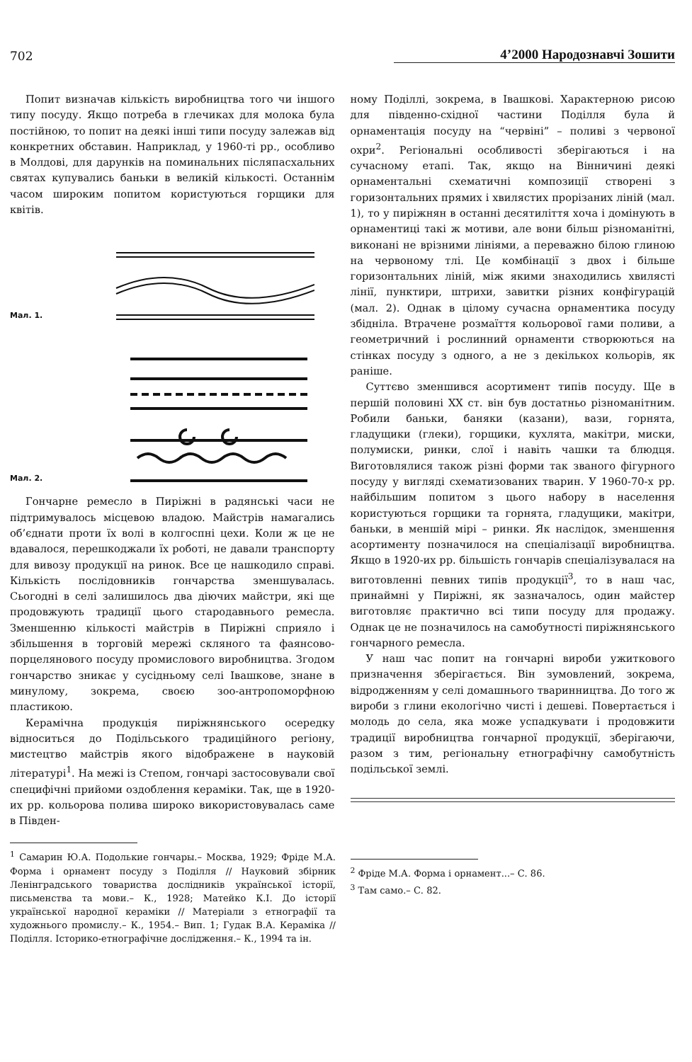702 4’2000 Народознавчі Зошити
Попит визначав кількість виробництва того чи іншого типу посуду. Якщо потреба в глечиках для молока була постійною, то попит на деякі інші типи посуду залежав від конкретних обставин. Наприклад, у 1960-ті рр., особливо в Молдові, для дарунків на поминальних післяпасхальних святах купувались баньки в великій кількості. Останнім часом широким попитом користуються горщики для квітів.
Мал. 1.
Мал. 2.
Гончарне ремесло в Пиріжні в радянські часи не підтримувалось місцевою владою. Майстрів намагались об’єднати проти їх волі в колгоспні цехи. Коли ж це не вдавалося, перешкоджали їх роботі, не давали транспорту для вивозу продукції на ринок. Все це нашкодило справі. Кількість послідовників гончарства зменшувалась. Сьогодні в селі залишилось два діючих майстри, які ще продовжують традиції цього стародавнього ремесла. Зменшенню кількості майстрів в Пиріжні сприяло і збільшення в торговій мережі скляного та фаянсово-порцелянового посуду промислового виробництва. Згодом гончарство зникає у сусідньому селі Івашкове, знане в минулому, зокрема, своєю зоо-антропоморфною пластикою.
Керамічна продукція пиріжнянського осередку відноситься до Подільського традиційного регіону, мистецтво майстрів якого відображене в науковій літературі<sup>1</sup>. На межі із Степом, гончарі застосовували свої специфічні прийоми оздоблення кераміки. Так, ще в 1920-их рр. кольорова полива широко використовувалась саме в Півден-
<sup>1</sup> Самарин Ю.А. Подолькие гончары.– Москва, 1929; Фріде М.А. Форма і орнамент посуду з Поділля // Науковий збірник Ленінградського товариства дослідників української історії, письменства та мови.– К., 1928; Матейко К.І. До історії української народної кераміки // Матеріали з етнографії та художнього промислу.– К., 1954.– Вип. 1; Гудак В.А. Кераміка // Поділля. Історико-етнографічне дослідження.– К., 1994 та ін.
ному Поділлі, зокрема, в Івашкові. Характерною рисою для південно-східної частини Поділля була й орнаментація посуду на “червіні” – поливі з червоної охри<sup>2</sup>. Регіональні особливості зберігаються і на сучасному етапі. Так, якщо на Вінничині деякі орнаментальні схематичні композиції створені з горизонтальних прямих і хвилястих прорізаних ліній (мал. 1), то у пиріжнян в останні десятиліття хоча і домінують в орнаментиці такі ж мотиви, але вони більш різноманітні, виконані не врізними лініями, а переважно білою глиною на червоному тлі. Це комбінації з двох і більше горизонтальних ліній, між якими знаходились хвилясті лінії, пунктири, штрихи, завитки різних конфігурацій (мал. 2). Однак в цілому сучасна орнаментика посуду збідніла. Втрачене розмаїття кольорової гами поливи, а геометричний і рослинний орнаменти створюються на стінках посуду з одного, а не з декількох кольорів, як раніше.
Суттєво зменшився асортимент типів посуду. Ще в першій половині XX ст. він був достатньо різноманітним. Робили баньки, баняки (казани), вази, горнята, гладущики (глеки), горщики, кухлята, макітри, миски, полумиски, ринки, слої і навіть чашки та блюдця. Виготовлялися також різні форми так званого фігурного посуду у вигляді схематизованих тварин. У 1960-70-х рр. найбільшим попитом з цього набору в населення користуються горщики та горнята, гладущики, макітри, баньки, в меншій мірі – ринки. Як наслідок, зменшення асортименту позначилося на спеціалізації виробництва. Якщо в 1920-их рр. більшість гончарів спеціалізувалася на виготовленні певних типів продукції<sup>3</sup>, то в наш час, принаймні у Пиріжні, як зазначалось, один майстер виготовляє практично всі типи посуду для продажу. Однак це не позначилось на самобутності пиріжнянського гончарного ремесла.
У наш час попит на гончарні вироби ужиткового призначення зберігається. Він зумовлений, зокрема, відродженням у селі домашнього тваринництва. До того ж вироби з глини екологічно чисті і дешеві. Повертається і молодь до села, яка може успадкувати і продовжити традиції виробництва гончарної продукції, зберігаючи, разом з тим, регіональну етнографічну самобутність подільської землі.
<sup>2</sup> Фріде М.А. Форма і орнамент...– С. 86.
<sup>3</sup> Там само.– С. 82.